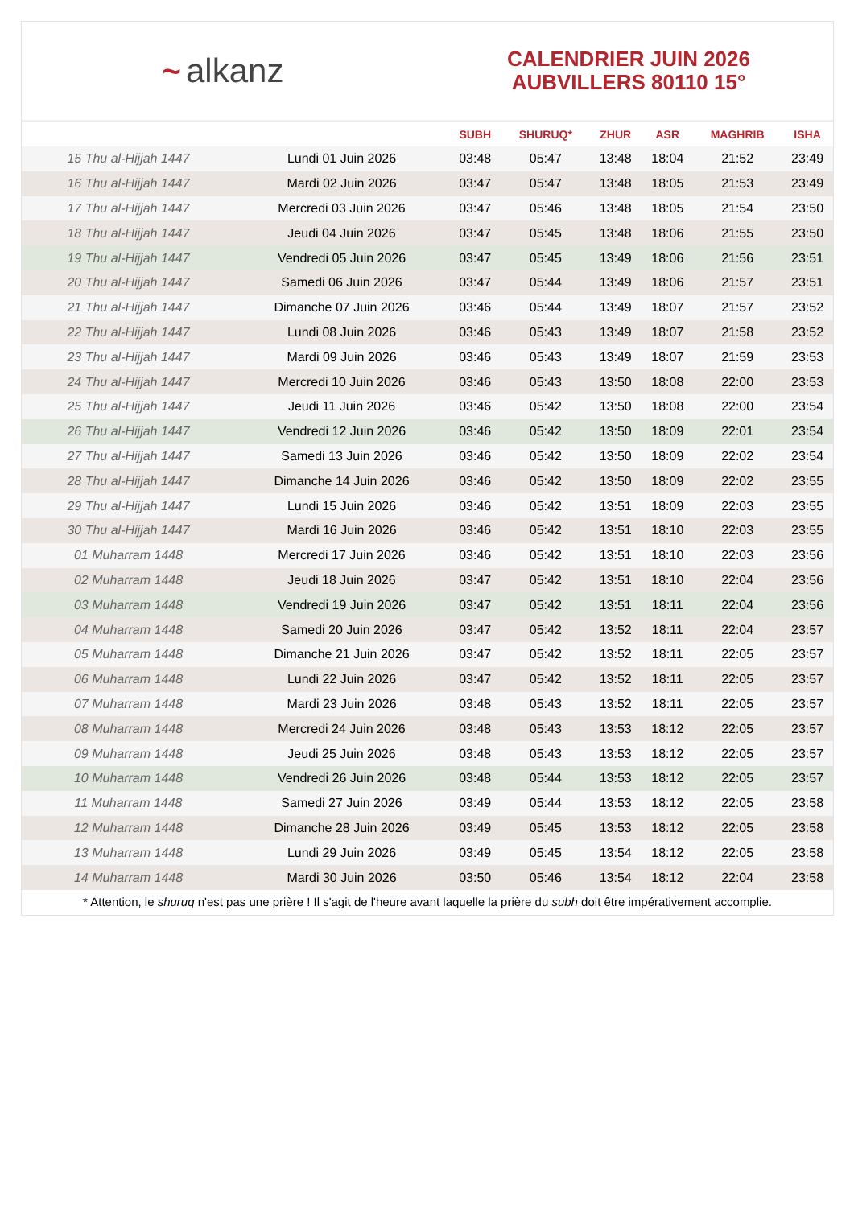~ alkanz
CALENDRIER JUIN 2026
AUBVILLERS 80110 15°
| | | SUBH | SHURUQ* | ZHUR | ASR | MAGHRIB | ISHA |
| --- | --- | --- | --- | --- | --- | --- | --- |
| 15 Thu al-Hijjah 1447 | Lundi 01 Juin 2026 | 03:48 | 05:47 | 13:48 | 18:04 | 21:52 | 23:49 |
| 16 Thu al-Hijjah 1447 | Mardi 02 Juin 2026 | 03:47 | 05:47 | 13:48 | 18:05 | 21:53 | 23:49 |
| 17 Thu al-Hijjah 1447 | Mercredi 03 Juin 2026 | 03:47 | 05:46 | 13:48 | 18:05 | 21:54 | 23:50 |
| 18 Thu al-Hijjah 1447 | Jeudi 04 Juin 2026 | 03:47 | 05:45 | 13:48 | 18:06 | 21:55 | 23:50 |
| 19 Thu al-Hijjah 1447 | Vendredi 05 Juin 2026 | 03:47 | 05:45 | 13:49 | 18:06 | 21:56 | 23:51 |
| 20 Thu al-Hijjah 1447 | Samedi 06 Juin 2026 | 03:47 | 05:44 | 13:49 | 18:06 | 21:57 | 23:51 |
| 21 Thu al-Hijjah 1447 | Dimanche 07 Juin 2026 | 03:46 | 05:44 | 13:49 | 18:07 | 21:57 | 23:52 |
| 22 Thu al-Hijjah 1447 | Lundi 08 Juin 2026 | 03:46 | 05:43 | 13:49 | 18:07 | 21:58 | 23:52 |
| 23 Thu al-Hijjah 1447 | Mardi 09 Juin 2026 | 03:46 | 05:43 | 13:49 | 18:07 | 21:59 | 23:53 |
| 24 Thu al-Hijjah 1447 | Mercredi 10 Juin 2026 | 03:46 | 05:43 | 13:50 | 18:08 | 22:00 | 23:53 |
| 25 Thu al-Hijjah 1447 | Jeudi 11 Juin 2026 | 03:46 | 05:42 | 13:50 | 18:08 | 22:00 | 23:54 |
| 26 Thu al-Hijjah 1447 | Vendredi 12 Juin 2026 | 03:46 | 05:42 | 13:50 | 18:09 | 22:01 | 23:54 |
| 27 Thu al-Hijjah 1447 | Samedi 13 Juin 2026 | 03:46 | 05:42 | 13:50 | 18:09 | 22:02 | 23:54 |
| 28 Thu al-Hijjah 1447 | Dimanche 14 Juin 2026 | 03:46 | 05:42 | 13:50 | 18:09 | 22:02 | 23:55 |
| 29 Thu al-Hijjah 1447 | Lundi 15 Juin 2026 | 03:46 | 05:42 | 13:51 | 18:09 | 22:03 | 23:55 |
| 30 Thu al-Hijjah 1447 | Mardi 16 Juin 2026 | 03:46 | 05:42 | 13:51 | 18:10 | 22:03 | 23:55 |
| 01 Muharram 1448 | Mercredi 17 Juin 2026 | 03:46 | 05:42 | 13:51 | 18:10 | 22:03 | 23:56 |
| 02 Muharram 1448 | Jeudi 18 Juin 2026 | 03:47 | 05:42 | 13:51 | 18:10 | 22:04 | 23:56 |
| 03 Muharram 1448 | Vendredi 19 Juin 2026 | 03:47 | 05:42 | 13:51 | 18:11 | 22:04 | 23:56 |
| 04 Muharram 1448 | Samedi 20 Juin 2026 | 03:47 | 05:42 | 13:52 | 18:11 | 22:04 | 23:57 |
| 05 Muharram 1448 | Dimanche 21 Juin 2026 | 03:47 | 05:42 | 13:52 | 18:11 | 22:05 | 23:57 |
| 06 Muharram 1448 | Lundi 22 Juin 2026 | 03:47 | 05:42 | 13:52 | 18:11 | 22:05 | 23:57 |
| 07 Muharram 1448 | Mardi 23 Juin 2026 | 03:48 | 05:43 | 13:52 | 18:11 | 22:05 | 23:57 |
| 08 Muharram 1448 | Mercredi 24 Juin 2026 | 03:48 | 05:43 | 13:53 | 18:12 | 22:05 | 23:57 |
| 09 Muharram 1448 | Jeudi 25 Juin 2026 | 03:48 | 05:43 | 13:53 | 18:12 | 22:05 | 23:57 |
| 10 Muharram 1448 | Vendredi 26 Juin 2026 | 03:48 | 05:44 | 13:53 | 18:12 | 22:05 | 23:57 |
| 11 Muharram 1448 | Samedi 27 Juin 2026 | 03:49 | 05:44 | 13:53 | 18:12 | 22:05 | 23:58 |
| 12 Muharram 1448 | Dimanche 28 Juin 2026 | 03:49 | 05:45 | 13:53 | 18:12 | 22:05 | 23:58 |
| 13 Muharram 1448 | Lundi 29 Juin 2026 | 03:49 | 05:45 | 13:54 | 18:12 | 22:05 | 23:58 |
| 14 Muharram 1448 | Mardi 30 Juin 2026 | 03:50 | 05:46 | 13:54 | 18:12 | 22:04 | 23:58 |
* Attention, le shuruq n'est pas une prière ! Il s'agit de l'heure avant laquelle la prière du subh doit être impérativement accomplie.